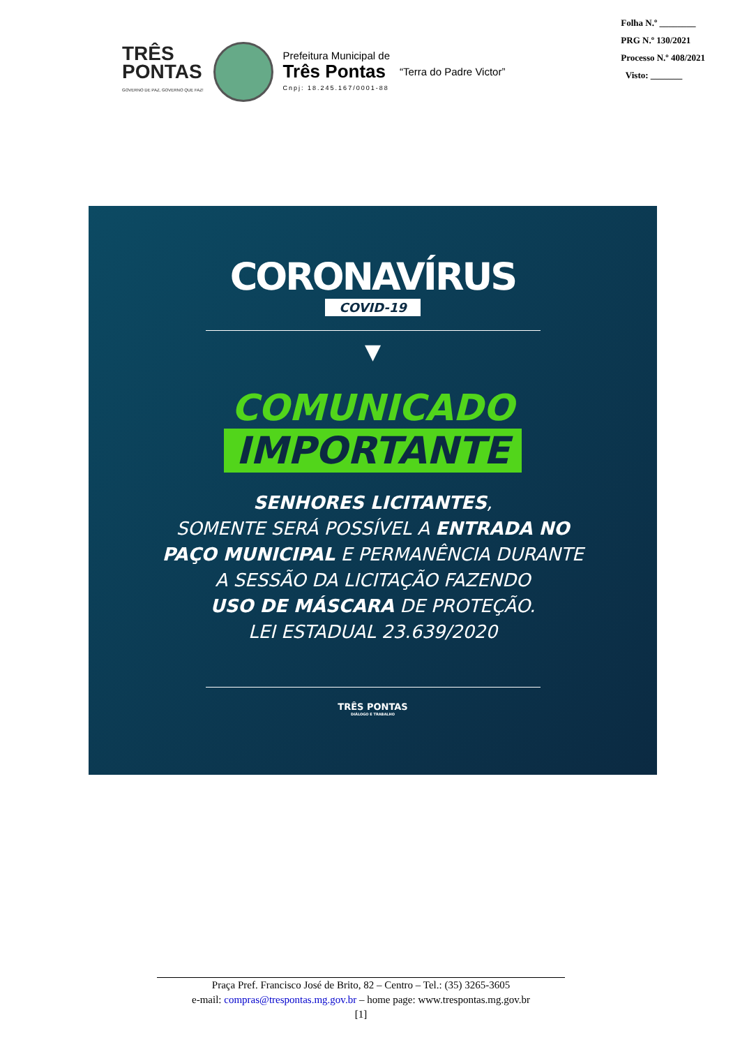TRÊS
PONTAS
GOVERNO DE PAZ, GOVERNO QUE FAZ!
Prefeitura Municipal de
Três Pontas
Cnpj: 18.245.167/0001-88
“Terra do Padre Victor”
Folha N.º ________
PRG N.º 130/2021
Processo N.º 408/2021
Visto: _______
CORONAVÍRUS
COVID-19
▼
COMUNICADO
IMPORTANTE
SENHORES LICITANTES,
SOMENTE SERÁ POSSÍVEL A ENTRADA NO
PAÇO MUNICIPAL E PERMANÊNCIA DURANTE
A SESSÃO DA LICITAÇÃO FAZENDO
USO DE MÁSCARA DE PROTEÇÃO.
LEI ESTADUAL 23.639/2020
TRÊS PONTAS
DIÁLOGO E TRABALHO
Praça Pref. Francisco José de Brito, 82 – Centro – Tel.: (35) 3265-3605
e-mail: compras@trespontas.mg.gov.br – home page: www.trespontas.mg.gov.br
[1]